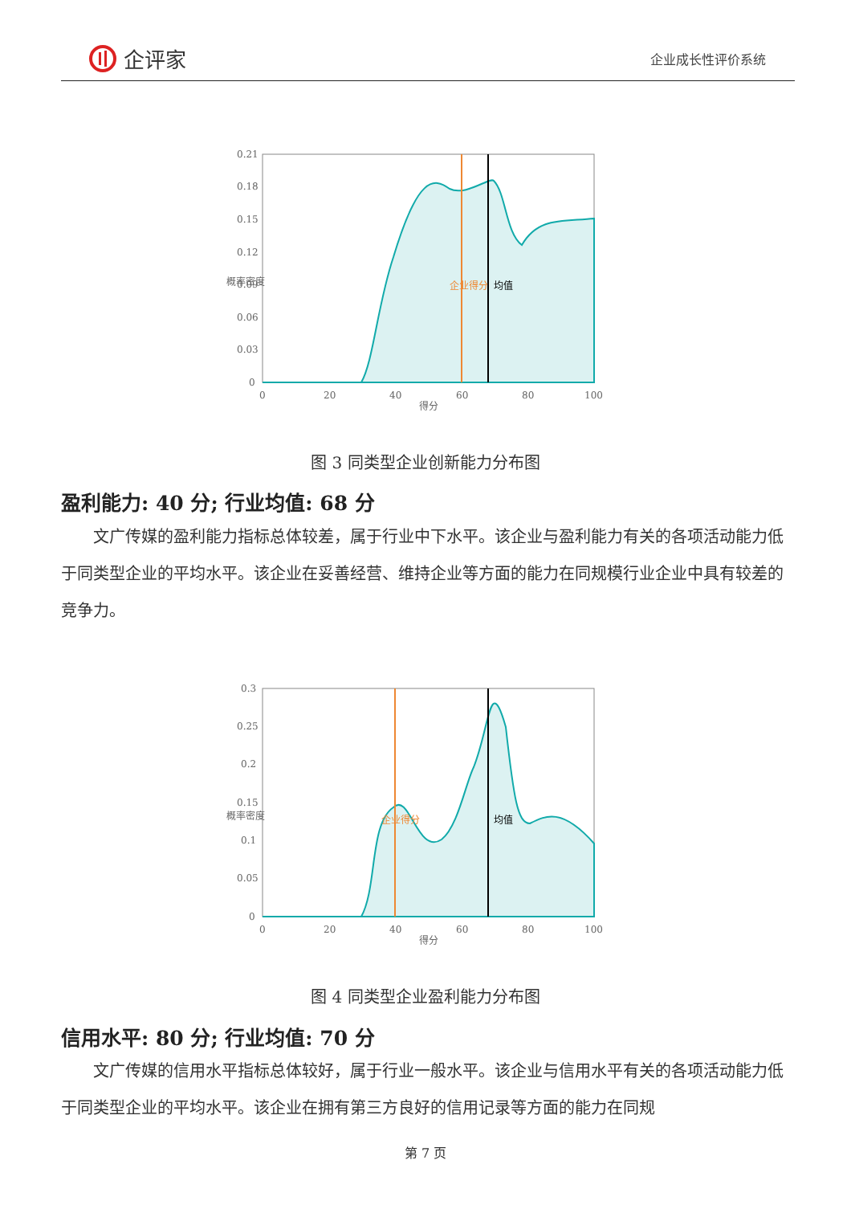企评家
企业成长性评价系统
0.21
0.18
0.15
0.12
0.09
0.06
0.03
0
0
20
40
60
80
100
得分
企业得分
均值
概率密度
图 3 同类型企业创新能力分布图
盈利能力: 40 分; 行业均值: 68 分
文广传媒的盈利能力指标总体较差，属于行业中下水平。该企业与盈利能力有关的各项活动能力低于同类型企业的平均水平。该企业在妥善经营、维持企业等方面的能力在同规模行业企业中具有较差的竞争力。
0.3
0.25
0.2
0.15
0.1
0.05
0
0
20
40
60
80
100
得分
企业得分
均值
概率密度
图 4 同类型企业盈利能力分布图
信用水平: 80 分; 行业均值: 70 分
文广传媒的信用水平指标总体较好，属于行业一般水平。该企业与信用水平有关的各项活动能力低于同类型企业的平均水平。该企业在拥有第三方良好的信用记录等方面的能力在同规
第 7 页